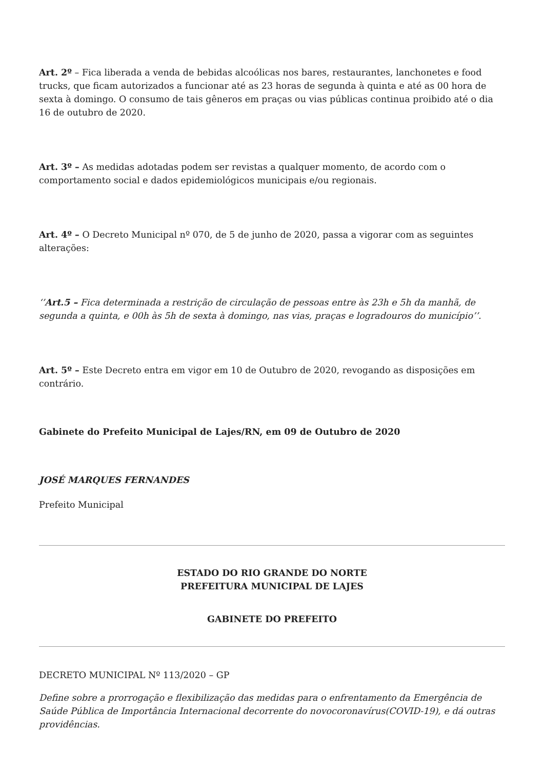Art. 2º – Fica liberada a venda de bebidas alcoólicas nos bares, restaurantes, lanchonetes e food trucks, que ficam autorizados a funcionar até as 23 horas de segunda à quinta e até as 00 hora de sexta à domingo. O consumo de tais gêneros em praças ou vias públicas continua proibido até o dia 16 de outubro de 2020.
Art. 3º – As medidas adotadas podem ser revistas a qualquer momento, de acordo com o comportamento social e dados epidemiológicos municipais e/ou regionais.
Art. 4º – O Decreto Municipal nº 070, de 5 de junho de 2020, passa a vigorar com as seguintes alterações:
‘’Art.5 – Fica determinada a restrição de circulação de pessoas entre às 23h e 5h da manhã, de segunda a quinta, e 00h às 5h de sexta à domingo, nas vias, praças e logradouros do município’’.
Art. 5º – Este Decreto entra em vigor em 10 de Outubro de 2020, revogando as disposições em contrário.
Gabinete do Prefeito Municipal de Lajes/RN, em 09 de Outubro de 2020
JOSÉ MARQUES FERNANDES
Prefeito Municipal
ESTADO DO RIO GRANDE DO NORTE
PREFEITURA MUNICIPAL DE LAJES
GABINETE DO PREFEITO
DECRETO MUNICIPAL Nº 113/2020 – GP
Define sobre a prorrogação e flexibilização das medidas para o enfrentamento da Emergência de Saúde Pública de Importância Internacional decorrente do novocoronavírus(COVID-19), e dá outras providências.